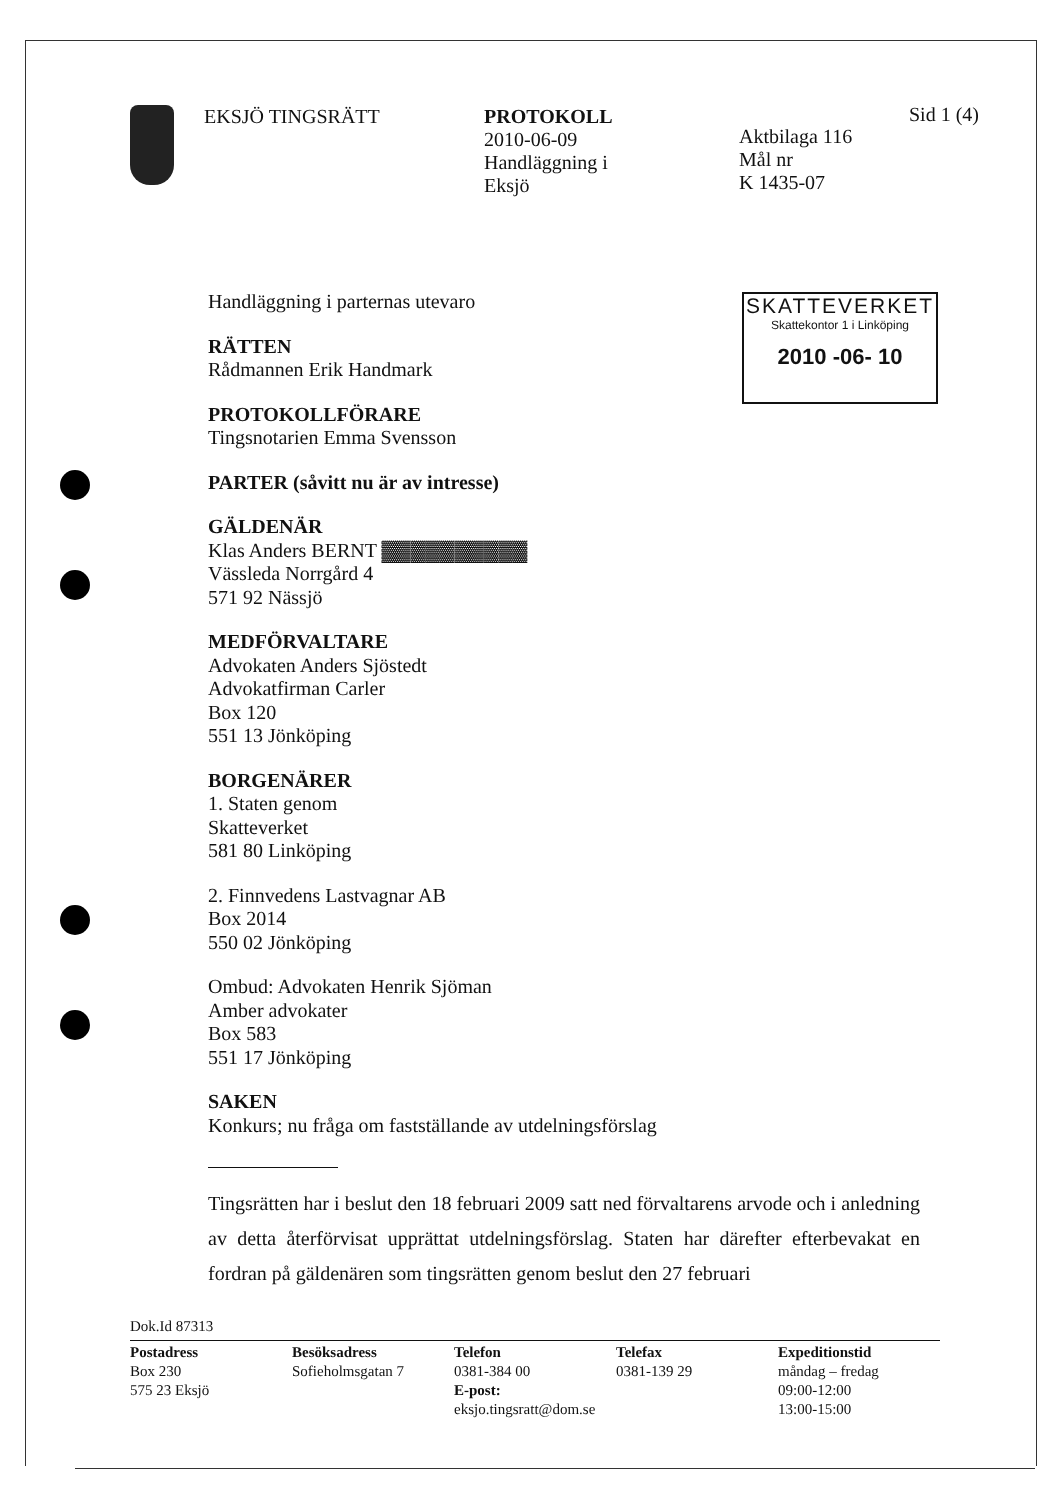EKSJÖ TINGSRÄTT PROTOKOLL
2010-06-09
Handläggning i
Eksjö
Aktbilaga 116
Mål nr
K 1435-07
Sid 1 (4)
SKATTEVERKET
Skattekontor 1 i Linköping
2010 -06- 10
Handläggning i parternas utevaro
RÄTTEN
Rådmannen Erik Handmark
PROTOKOLLFÖRARE
Tingsnotarien Emma Svensson
PARTER (såvitt nu är av intresse)
GÄLDENÄR
Klas Anders BERNT ▓▓▓▓▓▓▓▓▓▓
Vässleda Norrgård 4
571 92 Nässjö
MEDFÖRVALTARE
Advokaten Anders Sjöstedt
Advokatfirman Carler
Box 120
551 13 Jönköping
BORGENÄRER
1. Staten genom
Skatteverket
581 80 Linköping
2. Finnvedens Lastvagnar AB
Box 2014
550 02 Jönköping
Ombud: Advokaten Henrik Sjöman
Amber advokater
Box 583
551 17 Jönköping
SAKEN
Konkurs; nu fråga om fastställande av utdelningsförslag
Tingsrätten har i beslut den 18 februari 2009 satt ned förvaltarens arvode och i anledning av detta återförvisat upprättat utdelningsförslag. Staten har därefter efterbevakat en fordran på gäldenären som tingsrätten genom beslut den 27 februari
Dok.Id 87313
Postadress
Box 230
575 23 Eksjö
Besöksadress
Sofieholmsgatan 7
Telefon
0381-384 00
E-post: eksjo.tingsratt@dom.se
Telefax
0381-139 29
Expeditionstid
måndag – fredag
09:00-12:00
13:00-15:00